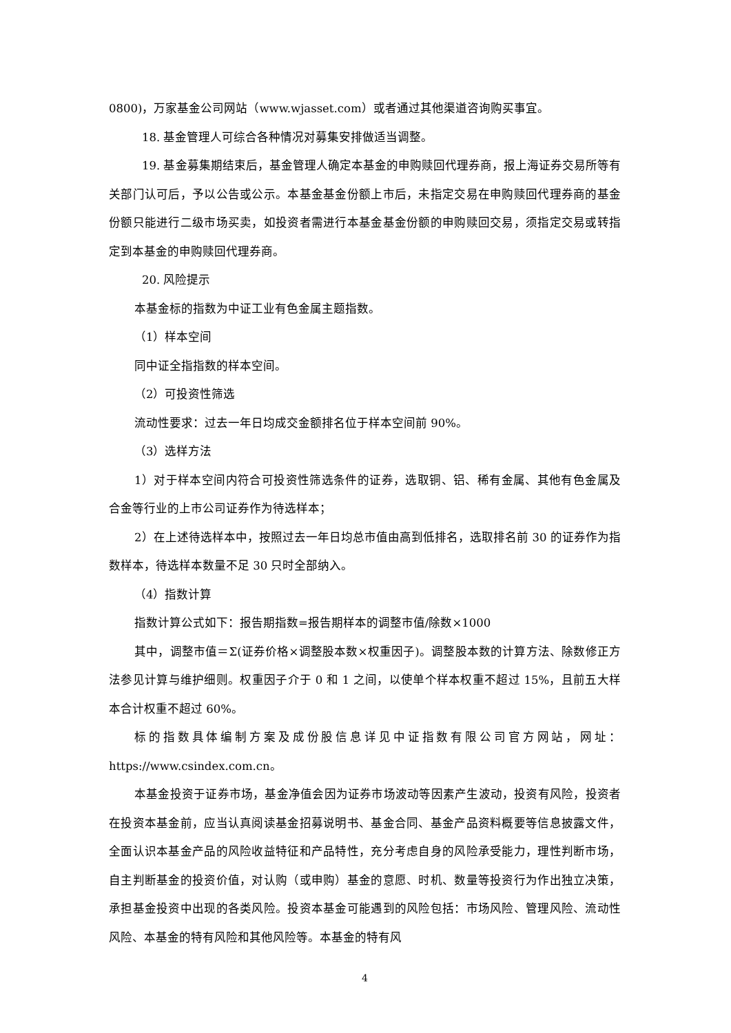0800)，万家基金公司网站（www.wjasset.com）或者通过其他渠道咨询购买事宜。
18. 基金管理人可综合各种情况对募集安排做适当调整。
19. 基金募集期结束后，基金管理人确定本基金的申购赎回代理券商，报上海证券交易所等有关部门认可后，予以公告或公示。本基金基金份额上市后，未指定交易在申购赎回代理券商的基金份额只能进行二级市场买卖，如投资者需进行本基金基金份额的申购赎回交易，须指定交易或转指定到本基金的申购赎回代理券商。
20. 风险提示
本基金标的指数为中证工业有色金属主题指数。
（1）样本空间
同中证全指指数的样本空间。
（2）可投资性筛选
流动性要求：过去一年日均成交金额排名位于样本空间前 90%。
（3）选样方法
1）对于样本空间内符合可投资性筛选条件的证券，选取铜、铝、稀有金属、其他有色金属及合金等行业的上市公司证券作为待选样本；
2）在上述待选样本中，按照过去一年日均总市值由高到低排名，选取排名前 30 的证券作为指数样本，待选样本数量不足 30 只时全部纳入。
（4）指数计算
指数计算公式如下：报告期指数=报告期样本的调整市值/除数×1000
其中，调整市值＝Σ(证券价格×调整股本数×权重因子)。调整股本数的计算方法、除数修正方法参见计算与维护细则。权重因子介于 0 和 1 之间，以使单个样本权重不超过 15%，且前五大样本合计权重不超过 60%。
标的指数具体编制方案及成份股信息详见中证指数有限公司官方网站，网址：https://www.csindex.com.cn。
本基金投资于证券市场，基金净值会因为证券市场波动等因素产生波动，投资有风险，投资者在投资本基金前，应当认真阅读基金招募说明书、基金合同、基金产品资料概要等信息披露文件，全面认识本基金产品的风险收益特征和产品特性，充分考虑自身的风险承受能力，理性判断市场，自主判断基金的投资价值，对认购（或申购）基金的意愿、时机、数量等投资行为作出独立决策，承担基金投资中出现的各类风险。投资本基金可能遇到的风险包括：市场风险、管理风险、流动性风险、本基金的特有风险和其他风险等。本基金的特有风
4